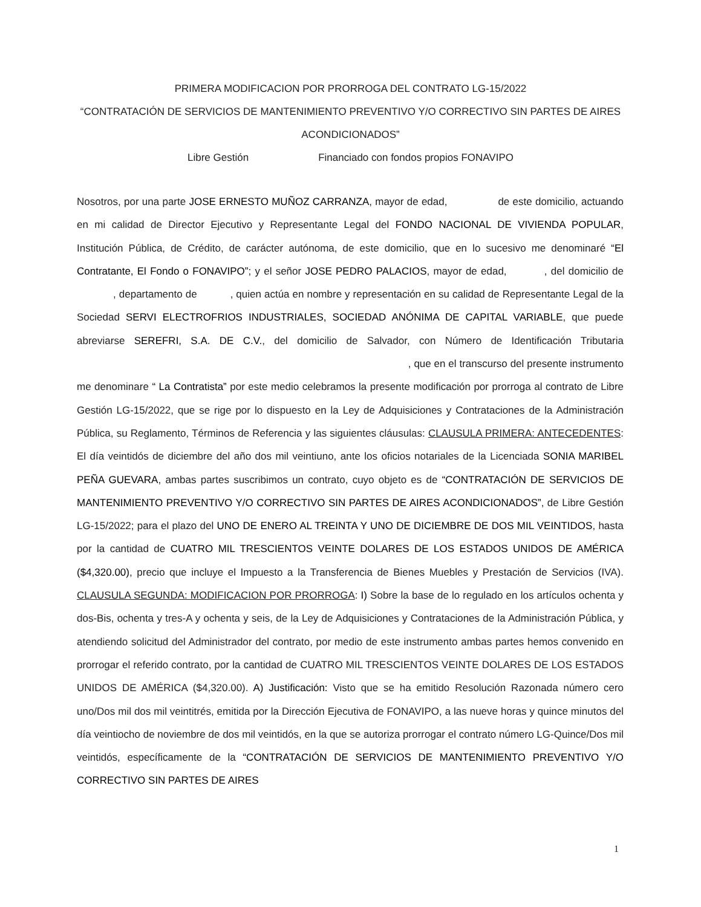PRIMERA MODIFICACION POR PRORROGA DEL CONTRATO LG-15/2022
“CONTRATACIÓN DE SERVICIOS DE MANTENIMIENTO PREVENTIVO Y/O CORRECTIVO SIN PARTES DE AIRES
ACONDICIONADOS”
Libre Gestión Financiado con fondos propios FONAVIPO
Nosotros, por una parte JOSE ERNESTO MUÑOZ CARRANZA, mayor de edad, de este domicilio, actuando en mi calidad de Director Ejecutivo y Representante Legal del FONDO NACIONAL DE VIVIENDA POPULAR, Institución Pública, de Crédito, de carácter autónoma, de este domicilio, que en lo sucesivo me denominaré “El Contratante, El Fondo o FONAVIPO”; y el señor JOSE PEDRO PALACIOS, mayor de edad, , del domicilio de , departamento de , quien actúa en nombre y representación en su calidad de Representante Legal de la Sociedad SERVI ELECTROFRIOS INDUSTRIALES, SOCIEDAD ANÓNIMA DE CAPITAL VARIABLE, que puede abreviarse SEREFRI, S.A. DE C.V., del domicilio de Salvador, con Número de Identificación Tributaria , que en el transcurso del presente instrumento me denominare “ La Contratista” por este medio celebramos la presente modificación por prorroga al contrato de Libre Gestión LG-15/2022, que se rige por lo dispuesto en la Ley de Adquisiciones y Contrataciones de la Administración Pública, su Reglamento, Términos de Referencia y las siguientes cláusulas: CLAUSULA PRIMERA: ANTECEDENTES: El día veintidós de diciembre del año dos mil veintiuno, ante los oficios notariales de la Licenciada SONIA MARIBEL PEÑA GUEVARA, ambas partes suscribimos un contrato, cuyo objeto es de “CONTRATACIÓN DE SERVICIOS DE MANTENIMIENTO PREVENTIVO Y/O CORRECTIVO SIN PARTES DE AIRES ACONDICIONADOS”, de Libre Gestión LG-15/2022; para el plazo del UNO DE ENERO AL TREINTA Y UNO DE DICIEMBRE DE DOS MIL VEINTIDOS, hasta por la cantidad de CUATRO MIL TRESCIENTOS VEINTE DOLARES DE LOS ESTADOS UNIDOS DE AMÉRICA ($4,320.00), precio que incluye el Impuesto a la Transferencia de Bienes Muebles y Prestación de Servicios (IVA). CLAUSULA SEGUNDA: MODIFICACION POR PRORROGA: I) Sobre la base de lo regulado en los artículos ochenta y dos-Bis, ochenta y tres-A y ochenta y seis, de la Ley de Adquisiciones y Contrataciones de la Administración Pública, y atendiendo solicitud del Administrador del contrato, por medio de este instrumento ambas partes hemos convenido en prorrogar el referido contrato, por la cantidad de CUATRO MIL TRESCIENTOS VEINTE DOLARES DE LOS ESTADOS UNIDOS DE AMÉRICA ($4,320.00). A) Justificación: Visto que se ha emitido Resolución Razonada número cero uno/Dos mil dos mil veintitrés, emitida por la Dirección Ejecutiva de FONAVIPO, a las nueve horas y quince minutos del día veintiocho de noviembre de dos mil veintidós, en la que se autoriza prorrogar el contrato número LG-Quince/Dos mil veintidós, específicamente de la “CONTRATACIÓN DE SERVICIOS DE MANTENIMIENTO PREVENTIVO Y/O CORRECTIVO SIN PARTES DE AIRES
1